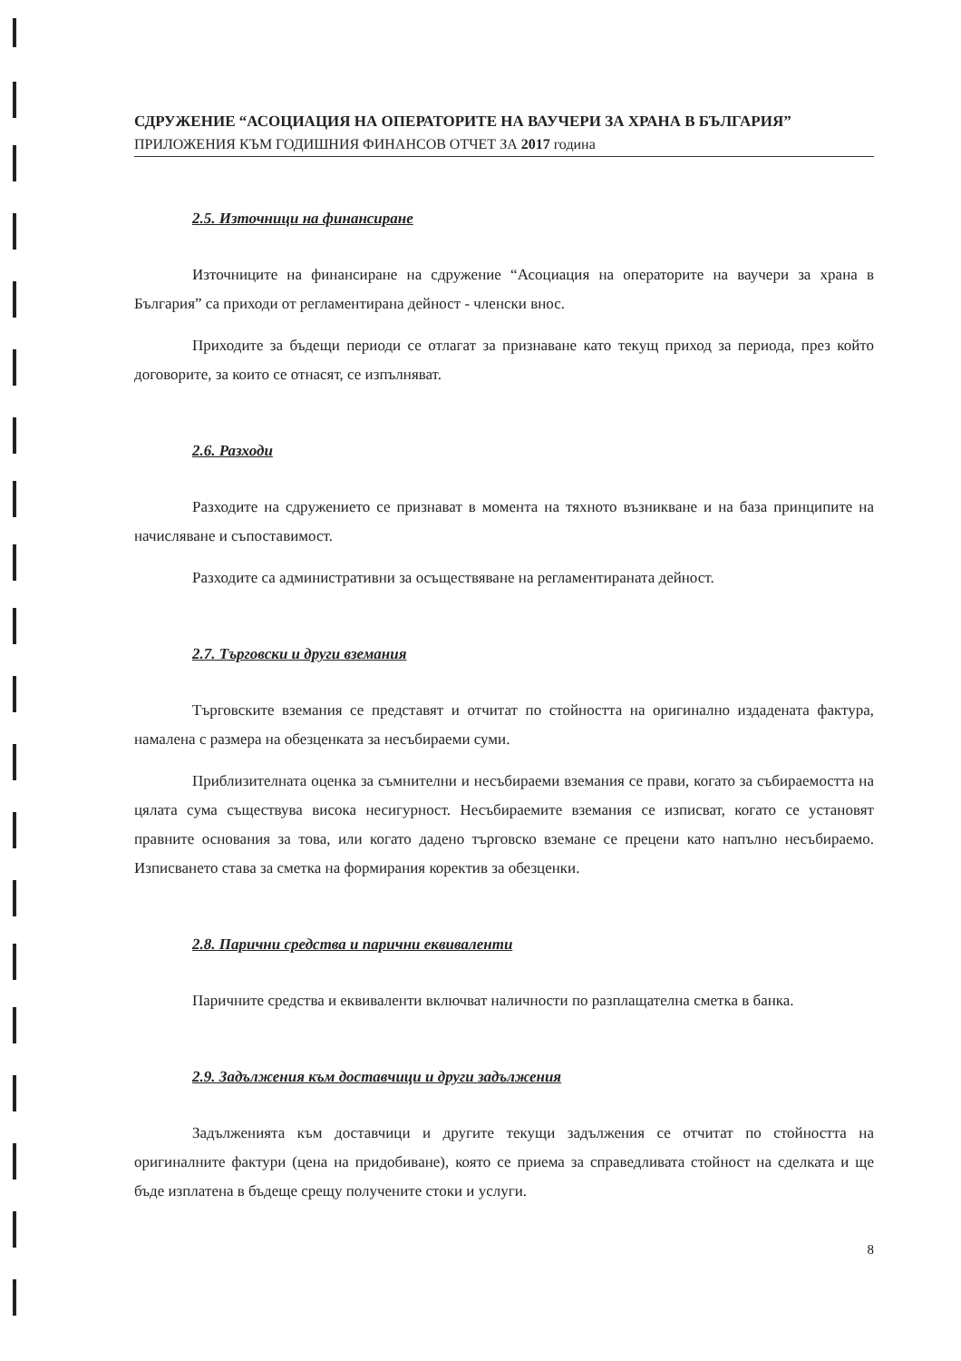СДРУЖЕНИЕ “АСОЦИАЦИЯ НА ОПЕРАТОРИТЕ НА ВАУЧЕРИ ЗА ХРАНА В БЪЛГАРИЯ”
ПРИЛОЖЕНИЯ КЪМ ГОДИШНИЯ ФИНАНСОВ ОТЧЕТ ЗА 2017 година
2.5. Източници на финансиране
Източниците на финансиране на сдружение “Асоциация на операторите на ваучери за храна в България” са приходи от регламентирана дейност - членски внос.
Приходите за бъдещи периоди се отлагат за признаване като текущ приход за периода, през който договорите, за които се отнасят, се изпълняват.
2.6. Разходи
Разходите на сдружението се признават в момента на тяхното възникване и на база принципите на начисляване и съпоставимост.
Разходите са административни за осъществяване на регламентираната дейност.
2.7. Търговски и други вземания
Търговските вземания се представят и отчитат по стойността на оригинално издадената фактура, намалена с размера на обезценката за несъбираеми суми.
Приблизителната оценка за съмнителни и несъбираеми вземания се прави, когато за събираемостта на цялата сума съществува висока несигурност. Несъбираемите вземания се изписват, когато се установят правните основания за това, или когато дадено търговско вземане се прецени като напълно несъбираемо. Изписването става за сметка на формирания коректив за обезценки.
2.8. Парични средства и парични еквиваленти
Паричните средства и еквиваленти включват наличности по разплащателна сметка в банка.
2.9. Задължения към доставчици и други задължения
Задълженията към доставчици и другите текущи задължения се отчитат по стойността на оригиналните фактури (цена на придобиване), която се приема за справедливата стойност на сделката и ще бъде изплатена в бъдеще срещу получените стоки и услуги.
8